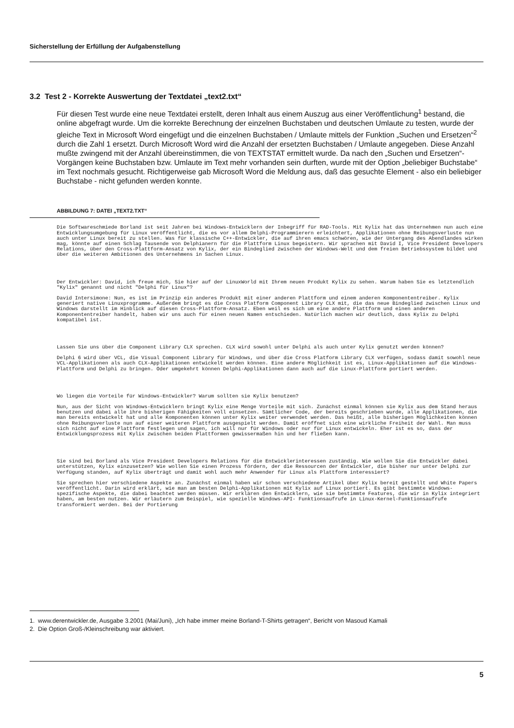Sicherstellung der Erfüllung der Aufgabenstellung
3.2 Test 2 - Korrekte Auswertung der Textdatei „text2.txt“
Für diesen Test wurde eine neue Textdatei erstellt, deren Inhalt aus einem Auszug aus einer Veröffentlichung<sup>1</sup> bestand, die online abgefragt wurde. Um die korrekte Berechnung der einzelnen Buchstaben und deutschen Umlaute zu testen, wurde der gleiche Text in Microsoft Word eingefügt und die einzelnen Buchstaben / Umlaute mittels der Funktion „Suchen und Ersetzen“<sup>2</sup> durch die Zahl 1 ersetzt. Durch Microsoft Word wird die Anzahl der ersetzten Buchstaben / Umlaute angegeben. Diese Anzahl mußte zwingend mit der Anzahl übereinstimmen, die von TEXTSTAT ermittelt wurde. Da nach den „Suchen und Ersetzen“-Vorgängen keine Buchstaben bzw. Umlaute im Text mehr vorhanden sein durften, wurde mit der Option „beliebiger Buchstabe“ im Text nochmals gesucht. Richtigerweise gab Microsoft Word die Meldung aus, daß das gesuchte Element - also ein beliebiger Buchstabe - nicht gefunden werden konnte.
ABBILDUNG 7: DATEI „TEXT2.TXT“
Die Softwareschmiede Borland ist seit Jahren bei Windows-Entwicklern der Inbegriff für RAD-Tools. Mit Kylix hat das Unternehmen nun auch eine Entwicklungsumgebung für Linux veröffentlicht, die es vor allem Delphi-Programmierern erleichtert, Applikationen ohne Reibungsverluste nun auch unter Linux bereit zu stellen. Was für klassische C++-Entwickler, die auf ihren emacs schwören, wie der Untergang des Abendlandes wirken mag, könnte auf einen Schlag Tausende von Delphianern für die Plattform Linux begeistern. Wir sprachen mit David I, Vice President Developers Relations, über den Cross-Plattform-Ansatz von Kylix, der ein Bindeglied zwischen der Windows-Welt und dem freien Betriebssystem bildet und über die weiteren Ambitionen des Unternehmens in Sachen Linux.
Der Entwickler: David, ich freue mich, Sie hier auf der LinuxWorld mit Ihrem neuen Produkt Kylix zu sehen. Warum haben Sie es letztendlich "Kylix" genannt und nicht "Delphi für Linux"?
David Intersimone: Nun, es ist im Prinzip ein anderes Produkt mit einer anderen Plattform und einem anderen Komponententreiber. Kylix generiert native Linuxprogramme. Außerdem bringt es die Cross Platform Component Library CLX mit, die das neue Bindeglied zwischen Linux und Windows darstellt im Hinblick auf diesen Cross-Plattform-Ansatz. Eben weil es sich um eine andere Plattform und einen anderen Komponententreiber handelt, haben wir uns auch für einen neuen Namen entschieden. Natürlich machen wir deutlich, dass Kylix zu Delphi kompatibel ist.
Lassen Sie uns über die Component Library CLX sprechen. CLX wird sowohl unter Delphi als auch unter Kylix genutzt werden können?
Delphi 6 wird über VCL, die Visual Component Library für Windows, und über die Cross Platform Library CLX verfügen, sodass damit sowohl neue VCL-Applikationen als auch CLX-Applikationen entwickelt werden können. Eine andere Möglichkeit ist es, Linux-Applikationen auf die Windows-Plattform und Delphi zu bringen. Oder umgekehrt können Delphi-Applikationen dann auch auf die Linux-Plattform portiert werden.
Wo liegen die Vorteile für Windows-Entwickler? Warum sollten sie Kylix benutzen?
Nun, aus der Sicht von Windows-Entwicklern bringt Kylix eine Menge Vorteile mit sich. Zunächst einmal können sie Kylix aus dem Stand heraus benutzen und dabei alle ihre bisherigen Fähigkeiten voll einsetzen. Sämtlicher Code, der bereits geschrieben wurde, alle Applikationen, die man bereits entwickelt hat und alle Komponenten können unter Kylix weiter verwendet werden. Das heißt, alle bisherigen Möglichkeiten können ohne Reibungsverluste nun auf einer weiteren Plattform ausgespielt werden. Damit eröffnet sich eine wirkliche Freiheit der Wahl. Man muss sich nicht auf eine Plattform festlegen und sagen, ich will nur für Windows oder nur für Linux entwickeln. Eher ist es so, dass der Entwicklungsprozess mit Kylix zwischen beiden Plattformen gewissermaßen hin und her fließen kann.
Sie sind bei Borland als Vice President Developers Relations für die Entwicklerinteressen zuständig. Wie wollen Sie die Entwickler dabei unterstützen, Kylix einzusetzen? Wie wollen Sie einen Prozess fördern, der die Ressourcen der Entwickler, die bisher nur unter Delphi zur Verfügung standen, auf Kylix überträgt und damit wohl auch mehr Anwender für Linux als Plattform interessiert?
Sie sprechen hier verschiedene Aspekte an. Zunächst einmal haben wir schon verschiedene Artikel über Kylix bereit gestellt und White Papers veröffentlicht. Darin wird erklärt, wie man am besten Delphi-Applikationen mit Kylix auf Linux portiert. Es gibt bestimmte Windows-spezifische Aspekte, die dabei beachtet werden müssen. Wir erklären den Entwicklern, wie sie bestimmte Features, die wir in Kylix integriert haben, am besten nutzen. Wir erläutern zum Beispiel, wie spezielle Windows-API- Funktionsaufrufe in Linux-Kernel-Funktionsaufrufe transformiert werden. Bei der Portierung
1. www.derentwickler.de, Ausgabe 3.2001 (Mai/Juni), „Ich habe immer meine Borland-T-Shirts getragen“, Bericht von Masoud Kamali
2. Die Option Groß-/Kleinschreibung war aktiviert.
5